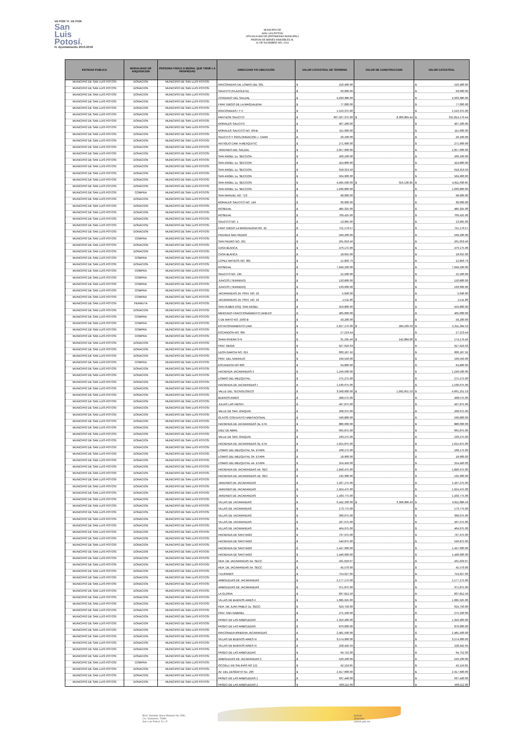VA POR TI. VA POR
San
Luis
Potosí.
H. Ayuntamiento 2015-2018
MUNICIPIO DE
SAN LUIS POTOSI
OFICIALIA MAYOR (PATRIMONIO MUNICIPAL)
PADRON DE BIENES INMUEBLES AL
31 DE DICIEMBRE DEL 2016
| ENTIDAD PUBLICA | MODALIDAD DE ADQUISICION | PERSONA FISICA O MORAL QUE TIENE LA PROPIEDAD | DIRECCION Y/O UBICACIÓN | VALOR CATASTRAL DE TERRENO | VALOR DE CONSTRUCCION | VALOR CATASTRAL |
| --- | --- | --- | --- | --- | --- | --- |
| MUNICIPIO DE SAN LUIS POTOSI | DONACION | MUNICIPIO DE SAN LUIS POTOSI | RINCONADAS DE LOMAS DEL S0L | $ 210,400.00 | | $ 210,400.00 |
| MUNICIPIO DE SAN LUIS POTOSI | DONACION | MUNICIPIO DE SAN LUIS POTOSI | SAUCITO (PLAZOLETA) | $ 93,000.00 | | $ 93,000.00 |
| MUNICIPIO DE SAN LUIS POTOSI | DONACION | MUNICIPIO DE SAN LUIS POTOSI | CONDADO DEL SAUZAL | $ 4,933,386.00 | | $ 4,933,386.00 |
| MUNICIPIO DE SAN LUIS POTOSI | DONACION | MUNICIPIO DE SAN LUIS POTOSI | FRAY DIEGO DE LA MAGDALENA | $ 77,000.00 | | $ 77,000.00 |
| MUNICIPIO DE SAN LUIS POTOSI | DONACION | MUNICIPIO DE SAN LUIS POTOSI | RINCONADAS I Y II | $ 1,516,375.00 | | $ 1,516,375.00 |
| MUNICIPIO DE SAN LUIS POTOSI | DONACION | MUNICIPIO DE SAN LUIS POTOSI | PANTEON SAUCITO | $ 307,507,375.00 | $ 8,306,804.44 | $ 315,814,179.44 |
| MUNICIPIO DE SAN LUIS POTOSI | DONACION | MUNICIPIO DE SAN LUIS POTOSI | MORALES SAUCITO | $ 407,200.00 | | $ 407,200.00 |
| MUNICIPIO DE SAN LUIS POTOSI | DONACION | MUNICIPIO DE SAN LUIS POTOSI | MORALES SAUCITO NO. I00-B | $ 115,600.00 | | $ 115,600.00 |
| MUNICIPIO DE SAN LUIS POTOSI | DONACION | MUNICIPIO DE SAN LUIS POTOSI | SAUCITO Y PROLONGACION J. CARR | $ 20,100.00 | | $ 20,100.00 |
| MUNICIPIO DE SAN LUIS POTOSI | DONACION | MUNICIPIO DE SAN LUIS POTOSI | ANTIGUO CAM. A MEXQUITIC | $ 271,600.00 | | $ 271,600.00 |
| MUNICIPIO DE SAN LUIS POTOSI | DONACION | MUNICIPIO DE SAN LUIS POTOSI | JARDINES DEL SAUZAL | $ 2,057,600.00 | | $ 2,057,600.00 |
| MUNICIPIO DE SAN LUIS POTOSI | DONACION | MUNICIPIO DE SAN LUIS POTOSI | SAN ANGEL 1a. SECCION | $ 260,100.00 | | $ 260,100.00 |
| MUNICIPIO DE SAN LUIS POTOSI | DONACION | MUNICIPIO DE SAN LUIS POTOSI | SAN ANGEL 1a. SECCION | $ 424,800.00 | | $ 424,800.00 |
| MUNICIPIO DE SAN LUIS POTOSI | DONACION | MUNICIPIO DE SAN LUIS POTOSI | SAN ANGEL 1a. SECCION | $ 618,313.50 | | $ 618,313.50 |
| MUNICIPIO DE SAN LUIS POTOSI | DONACION | MUNICIPIO DE SAN LUIS POTOSI | SAN ANGEL 1a. SECCION | $ 504,900.00 | | $ 504,900.00 |
| MUNICIPIO DE SAN LUIS POTOSI | DONACION | MUNICIPIO DE SAN LUIS POTOSI | SAN ANGEL 1a. SECCION | $ 4,495,500.00 | $ 316,130.85 | $ 4,811,630.85 |
| MUNICIPIO DE SAN LUIS POTOSI | DONACION | MUNICIPIO DE SAN LUIS POTOSI | SAN ANGEL 1a. SECCION | $ 1,036,800.00 | | $ 1,036,800.00 |
| MUNICIPIO DE SAN LUIS POTOSI | COMPRA | MUNICIPIO DE SAN LUIS POTOSI | SAN MANUEL NO. 723 | $ 98,000.00 | | $ 98,000.00 |
| MUNICIPIO DE SAN LUIS POTOSI | DONACION | MUNICIPIO DE SAN LUIS POTOSI | MORALES SAUCITO NO. 149 | $ 30,000.00 | | $ 30,000.00 |
| MUNICIPIO DE SAN LUIS POTOSI | DONACION | MUNICIPIO DE SAN LUIS POTOSI | ROSEDAL | $ 485,325.00 | | $ 485,325.00 |
| MUNICIPIO DE SAN LUIS POTOSI | DONACION | MUNICIPIO DE SAN LUIS POTOSI | ROSEDAL | $ 709,425.00 | | $ 709,425.00 |
| MUNICIPIO DE SAN LUIS POTOSI | DONACION | MUNICIPIO DE SAN LUIS POTOSI | SAUCITO NO. 1 | $ 13,965.00 | | $ 13,965.00 |
| MUNICIPIO DE SAN LUIS POTOSI | DONACION | MUNICIPIO DE SAN LUIS POTOSI | FRAY DIEGO LA MAGDALENA NO. 42 | $ 721,179.57 | | $ 721,179.57 |
| MUNICIPIO DE SAN LUIS POTOSI | DONACION | MUNICIPIO DE SAN LUIS POTOSI | PRIVADA SAN PEDRO | $ 599,200.00 | | $ 599,200.00 |
| MUNICIPIO DE SAN LUIS POTOSI | COMPRA | MUNICIPIO DE SAN LUIS POTOSI | SAN PEDRO NO. 261 | $ 261,053.46 | | $ 261,053.46 |
| MUNICIPIO DE SAN LUIS POTOSI | DONACION | MUNICIPIO DE SAN LUIS POTOSI | CASA BLANCA | $ 476,175.00 | | $ 476,175.00 |
| MUNICIPIO DE SAN LUIS POTOSI | DONACION | MUNICIPIO DE SAN LUIS POTOSI | CASA BLANCA | $ 18,655.00 | | $ 18,655.00 |
| MUNICIPIO DE SAN LUIS POTOSI | COMPRA | MUNICIPIO DE SAN LUIS POTOSI | LOPEZ MATEOS NO. 305 | $ 12,850.79 | | $ 12,850.79 |
| MUNICIPIO DE SAN LUIS POTOSI | DONACION | MUNICIPIO DE SAN LUIS POTOSI | ROSEDAL | $ 7,649,100.00 | | $ 7,649,100.00 |
| MUNICIPIO DE SAN LUIS POTOSI | COMPRA | MUNICIPIO DE SAN LUIS POTOSI | SAUCITO NO. 195 | $ 22,500.00 | | $ 22,500.00 |
| MUNICIPIO DE SAN LUIS POTOSI | COMPRA | MUNICIPIO DE SAN LUIS POTOSI | JUNCOS (TERRENO) | $ 120,800.00 | | $ 120,800.00 |
| MUNICIPIO DE SAN LUIS POTOSI | COMPRA | MUNICIPIO DE SAN LUIS POTOSI | JUNCOS (TERRENO) | $ 133,600.00 | | $ 133,600.00 |
| MUNICIPIO DE SAN LUIS POTOSI | COMPRA | MUNICIPIO DE SAN LUIS POTOSI | JACARANDAS 2A. PRIV. NO. 10 | $ 5,040.00 | | $ 5,040.00 |
| MUNICIPIO DE SAN LUIS POTOSI | COMPRA | MUNICIPIO DE SAN LUIS POTOSI | JACARANDAS 2A. PRIV. NO. 10 | $ 1,511.86 | | $ 1,511.86 |
| MUNICIPIO DE SAN LUIS POTOSI | PERMUTA | MUNICIPIO DE SAN LUIS POTOSI | SAN RUBEN ESQ. SAN ANGEL | $ 559,800.00 | | $ 559,800.00 |
| MUNICIPIO DE SAN LUIS POTOSI | DONACION | MUNICIPIO DE SAN LUIS POTOSI | MERCADO FRACCIONAMIENTO (ANEXO | $ 405,000.00 | | $ 405,000.00 |
| MUNICIPIO DE SAN LUIS POTOSI | COMPRA | MUNICIPIO DE SAN LUIS POTOSI | 5 DE MAYO NO. 2560-B | $ 43,200.00 | | $ 43,200.00 |
| MUNICIPIO DE SAN LUIS POTOSI | COMPRA | MUNICIPIO DE SAN LUIS POTOSI | ESTACIONAMIENTO UAM | $ 5,027,175.00 | $ 284,109.53 | $ 5,311,284.53 |
| MUNICIPIO DE SAN LUIS POTOSI | COMPRA | MUNICIPIO DE SAN LUIS POTOSI | ESCANDON NO. 605 | $ 27,213.44 | | $ 27,213.44 |
| MUNICIPIO DE SAN LUIS POTOSI | COMPRA | MUNICIPIO DE SAN LUIS POTOSI | SARA RIVERA S-N | $ 31,295.46 | $ 142,884.00 | $ 174,179.46 |
| MUNICIPIO DE SAN LUIS POTOSI | DONACION | MUNICIPIO DE SAN LUIS POTOSI | PRIV. REGIA | $ 927,610.63 | | $ 927,610.63 |
| MUNICIPIO DE SAN LUIS POTOSI | DONACION | MUNICIPIO DE SAN LUIS POTOSI | LEON GARCIA NO. 615 | $ 600,187.92 | | $ 600,187.92 |
| MUNICIPIO DE SAN LUIS POTOSI | DONACION | MUNICIPIO DE SAN LUIS POTOSI | PRIV. DEL NARANJO | $ 199,550.00 | | $ 199,550.00 |
| MUNICIPIO DE SAN LUIS POTOSI | COMPRA | MUNICIPIO DE SAN LUIS POTOSI | ESCANDON NO 600 | $ 64,800.00 | | $ 64,800.00 |
| MUNICIPIO DE SAN LUIS POTOSI | DONACION | MUNICIPIO DE SAN LUIS POTOSI | HACIENDA JACARANDAS II | $ 1,249,500.00 | | $ 1,249,500.00 |
| MUNICIPIO DE SAN LUIS POTOSI | DONACION | MUNICIPIO DE SAN LUIS POTOSI | LOMAS DEL MEZQUITAL | $ 275,275.00 | | $ 275,275.00 |
| MUNICIPIO DE SAN LUIS POTOSI | DONACION | MUNICIPIO DE SAN LUIS POTOSI | HACIENDA DE JACARANDAS I | $ 1,536,675.00 | | $ 1,536,675.00 |
| MUNICIPIO DE SAN LUIS POTOSI | DONACION | MUNICIPIO DE SAN LUIS POTOSI | VALLE DEL TECNOLOGICO | $ 3,568,600.00 | $ 1,092,651.53 | $ 4,661,251.53 |
| MUNICIPIO DE SAN LUIS POTOSI | DONACION | MUNICIPIO DE SAN LUIS POTOSI | BUENOS AIRES | $ 498,575.00 | | $ 498,575.00 |
| MUNICIPIO DE SAN LUIS POTOSI | DONACION | MUNICIPIO DE SAN LUIS POTOSI | JULIAS LAS INESVI | $ 497,875.00 | | $ 497,875.00 |
| MUNICIPIO DE SAN LUIS POTOSI | DONACION | MUNICIPIO DE SAN LUIS POTOSI | VALLE DE SAN JOAQUIN | $ 268,975.00 | | $ 268,975.00 |
| MUNICIPIO DE SAN LUIS POTOSI | DONACION | MUNICIPIO DE SAN LUIS POTOSI | OLIVOS CONJUNTO HABITACIONAL | $ 590,800.00 | | $ 590,800.00 |
| MUNICIPIO DE SAN LUIS POTOSI | DONACION | MUNICIPIO DE SAN LUIS POTOSI | HACIENDA DE JACARANDAS 3a. ETA | $ 880,600.00 | | $ 880,600.00 |
| MUNICIPIO DE SAN LUIS POTOSI | DONACION | MUNICIPIO DE SAN LUIS POTOSI | DIEZ DE ABRIL | $ 665,875.00 | | $ 665,875.00 |
| MUNICIPIO DE SAN LUIS POTOSI | DONACION | MUNICIPIO DE SAN LUIS POTOSI | VALLE DE SAN JOAQUIN | $ 233,275.00 | | $ 233,275.00 |
| MUNICIPIO DE SAN LUIS POTOSI | DONACION | MUNICIPIO DE SAN LUIS POTOSI | HACIENDA DE JACARANDAS 3a. ETA | $ 1,015,875.00 | | $ 1,015,875.00 |
| MUNICIPIO DE SAN LUIS POTOSI | DONACION | MUNICIPIO DE SAN LUIS POTOSI | LOMAS DEL MEZQUITAL 3A. ETAPA | $ 168,175.00 | | $ 168,175.00 |
| MUNICIPIO DE SAN LUIS POTOSI | DONACION | MUNICIPIO DE SAN LUIS POTOSI | LOMAS DEL MEZQUITAL 3A. ETAPA | $ 18,900.00 | | $ 18,900.00 |
| MUNICIPIO DE SAN LUIS POTOSI | DONACION | MUNICIPIO DE SAN LUIS POTOSI | LOMAS DEL MEZQUITAL 4A. ETAPA | $ 254,450.00 | | $ 254,450.00 |
| MUNICIPIO DE SAN LUIS POTOSI | DONACION | MUNICIPIO DE SAN LUIS POTOSI | HACIENDA DE JACARANDAS 4A. SEC | $ 1,840,475.00 | | $ 1,840,475.00 |
| MUNICIPIO DE SAN LUIS POTOSI | DONACION | MUNICIPIO DE SAN LUIS POTOSI | HACIENDA DE JACARANDAS 4A. SEC | $ 132,300.00 | | $ 132,300.00 |
| MUNICIPIO DE SAN LUIS POTOSI | DONACION | MUNICIPIO DE SAN LUIS POTOSI | JARDINES DE JACARANDAS | $ 1,437,275.00 | | $ 1,437,275.00 |
| MUNICIPIO DE SAN LUIS POTOSI | DONACION | MUNICIPIO DE SAN LUIS POTOSI | JARDINES DE JACARANDAS | $ 1,924,475.00 | | $ 1,924,475.00 |
| MUNICIPIO DE SAN LUIS POTOSI | DONACION | MUNICIPIO DE SAN LUIS POTOSI | JARDINES DE JACARANDAS | $ 1,433,775.00 | | $ 1,433,775.00 |
| MUNICIPIO DE SAN LUIS POTOSI | DONACION | MUNICIPIO DE SAN LUIS POTOSI | VILLAS DE JACARANDAS | $ 6,442,100.00 | $ 3,368,986.43 | $ 9,811,086.43 |
| MUNICIPIO DE SAN LUIS POTOSI | DONACION | MUNICIPIO DE SAN LUIS POTOSI | VILLAS DE JACARANDAS | $ 173,775.00 | | $ 173,775.00 |
| MUNICIPIO DE SAN LUIS POTOSI | DONACION | MUNICIPIO DE SAN LUIS POTOSI | VILLAS DE JACARANDAS | $ 390,075.00 | | $ 390,075.00 |
| MUNICIPIO DE SAN LUIS POTOSI | DONACION | MUNICIPIO DE SAN LUIS POTOSI | VILLAS DE JACARANDAS | $ 437,675.00 | | $ 437,675.00 |
| MUNICIPIO DE SAN LUIS POTOSI | DONACION | MUNICIPIO DE SAN LUIS POTOSI | VILLAS DE JACARANDAS | $ 464,975.00 | | $ 464,975.00 |
| MUNICIPIO DE SAN LUIS POTOSI | DONACION | MUNICIPIO DE SAN LUIS POTOSI | HACIENDA DE SANTIAGO | $ 737,975.00 | | $ 737,975.00 |
| MUNICIPIO DE SAN LUIS POTOSI | DONACION | MUNICIPIO DE SAN LUIS POTOSI | HACIENDA DE SANTIAGO | $ 546,875.00 | | $ 546,875.00 |
| MUNICIPIO DE SAN LUIS POTOSI | DONACION | MUNICIPIO DE SAN LUIS POTOSI | HACIENDA DE SANTIAGO | $ 1,447,600.00 | | $ 1,447,600.00 |
| MUNICIPIO DE SAN LUIS POTOSI | DONACION | MUNICIPIO DE SAN LUIS POTOSI | HACIENDA DE SANTIAGO | $ 1,440,600.00 | | $ 1,440,600.00 |
| MUNICIPIO DE SAN LUIS POTOSI | DONACION | MUNICIPIO DE SAN LUIS POTOSI | HDA. DE JACARANDAS 5A. SECC | $ 431,029.07 | | $ 431,029.07 |
| MUNICIPIO DE SAN LUIS POTOSI | DONACION | MUNICIPIO DE SAN LUIS POTOSI | HDA. DE JACARANDAS 5A. SECC | $ 45,570.00 | | $ 45,570.00 |
| MUNICIPIO DE SAN LUIS POTOSI | DONACION | MUNICIPIO DE SAN LUIS POTOSI | TULIPANES | $ 754,927.06 | | $ 754,927.06 |
| MUNICIPIO DE SAN LUIS POTOSI | DONACION | MUNICIPIO DE SAN LUIS POTOSI | ARBOLEDAS DE JACARANDAS | $ 2,177,175.00 | | $ 2,177,175.00 |
| MUNICIPIO DE SAN LUIS POTOSI | DONACION | MUNICIPIO DE SAN LUIS POTOSI | ARBOLEDAS DE JACARANDAS | $ 371,875.00 | | $ 371,875.00 |
| MUNICIPIO DE SAN LUIS POTOSI | DONACION | MUNICIPIO DE SAN LUIS POTOSI | LA GLORIA | $ 837,812.50 | | $ 837,812.50 |
| MUNICIPIO DE SAN LUIS POTOSI | DONACION | MUNICIPIO DE SAN LUIS POTOSI | VILLAS DE BUENOS AIRES II | $ 1,685,925.00 | | $ 1,685,925.00 |
| MUNICIPIO DE SAN LUIS POTOSI | DONACION | MUNICIPIO DE SAN LUIS POTOSI | HDA. DE JUAN PABLO 2a. SECC. | $ 624,750.00 | | $ 624,750.00 |
| MUNICIPIO DE SAN LUIS POTOSI | DONACION | MUNICIPIO DE SAN LUIS POTOSI | PRIV. SAN GABRIEL | $ 275,100.00 | | $ 275,100.00 |
| MUNICIPIO DE SAN LUIS POTOSI | DONACION | MUNICIPIO DE SAN LUIS POTOSI | PASEO DE LAS ARBOLEDAS | $ 1,310,400.00 | | $ 1,310,400.00 |
| MUNICIPIO DE SAN LUIS POTOSI | DONACION | MUNICIPIO DE SAN LUIS POTOSI | PASEO DE LAS ARBOLEDAS | $ 870,000.00 | | $ 870,000.00 |
| MUNICIPIO DE SAN LUIS POTOSI | DONACION | MUNICIPIO DE SAN LUIS POTOSI | RINCONADA MINERVA JACARANDAS | $ 2,481,500.00 | | $ 2,481,500.00 |
| MUNICIPIO DE SAN LUIS POTOSI | DONACION | MUNICIPIO DE SAN LUIS POTOSI | VILLAS DE BUENOS AIRES III | $ 3,574,900.00 | | $ 3,574,900.00 |
| MUNICIPIO DE SAN LUIS POTOSI | DONACION | MUNICIPIO DE SAN LUIS POTOSI | VILLAS DE BUENOS AIRES III | $ 228,442.94 | | $ 228,442.94 |
| MUNICIPIO DE SAN LUIS POTOSI | DONACION | MUNICIPIO DE SAN LUIS POTOSI | PASEO DE LAS ARBOLEDAS | $ 94,752.00 | | $ 94,752.00 |
| MUNICIPIO DE SAN LUIS POTOSI | DONACION | MUNICIPIO DE SAN LUIS POTOSI | ARBOLEDAS DE JACARANDAS 2 | $ 520,100.00 | | $ 520,100.00 |
| MUNICIPIO DE SAN LUIS POTOSI | COMPRA | MUNICIPIO DE SAN LUIS POTOSI | OCCELLI DE SALINAS NO 121 | $ 42,124.81 | | $ 42,124.81 |
| MUNICIPIO DE SAN LUIS POTOSI | DONACION | MUNICIPIO DE SAN LUIS POTOSI | AV. DEL DESIERTO No. 200 | $ 2,917,600.00 | | $ 2,917,600.00 |
| MUNICIPIO DE SAN LUIS POTOSI | DONACION | MUNICIPIO DE SAN LUIS POTOSI | PASEO DE LAS ARBOLEDAS 2 | $ 637,440.00 | | $ 637,440.00 |
| MUNICIPIO DE SAN LUIS POTOSI | DONACION | MUNICIPIO DE SAN LUIS POTOSI | PASEO DE LAS ARBOLEDAS 2 | $ 500,112.00 | | $ 500,112.00 |
Blvd. Salvador Nava Martinez No.1580,
Col. Santuario, 78380.
San Luis Potosí, S.L.P.
Aytoslp
@aytoslp
sanluis.gob.mx